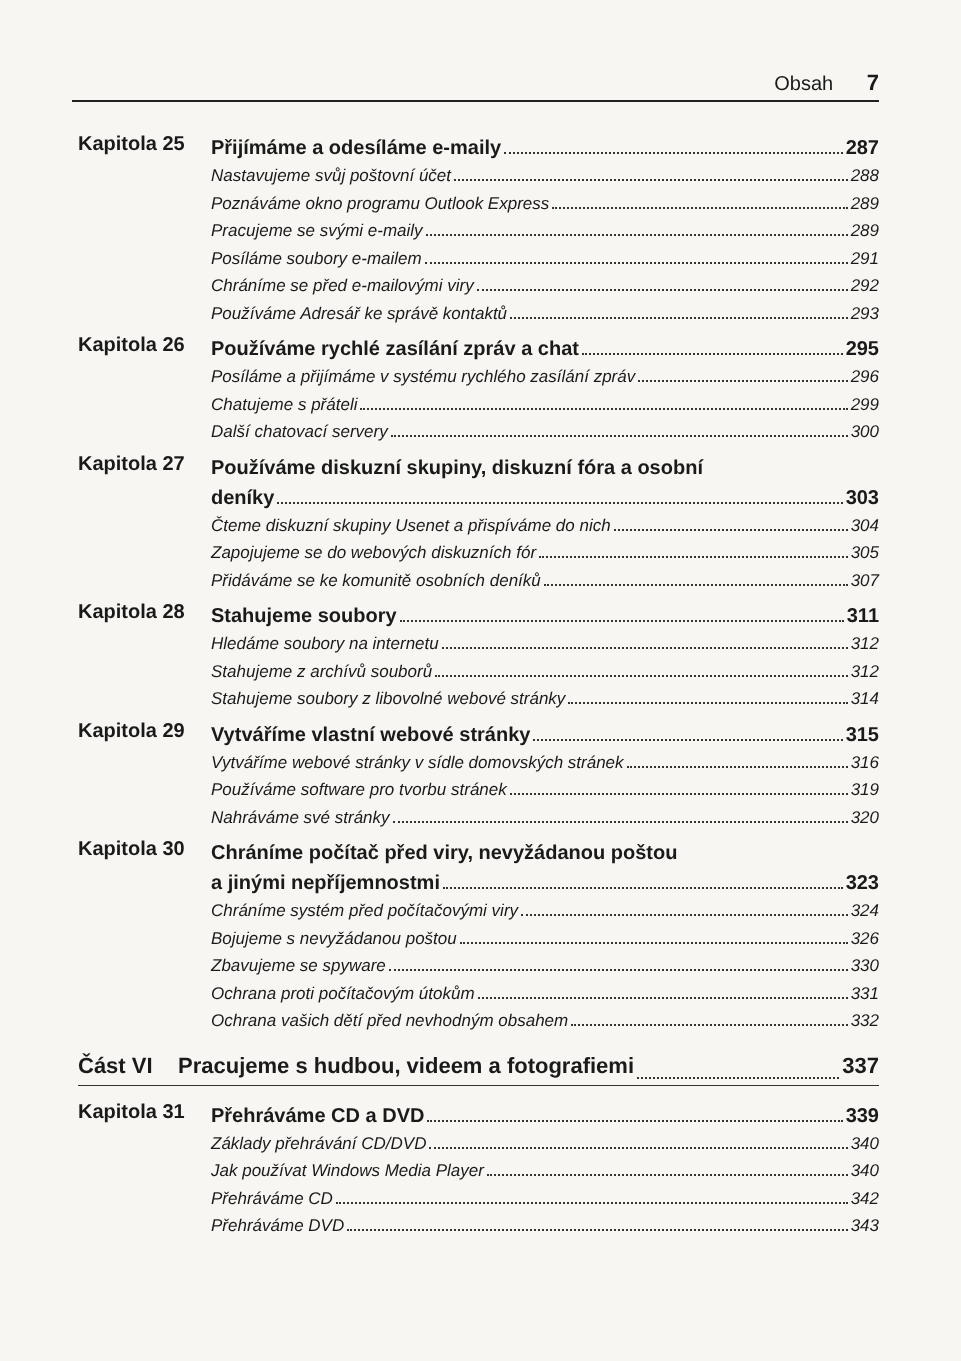Obsah 7
Kapitola 25
Přijímáme a odesíláme e-maily 287
Nastavujeme svůj poštovní účet 288
Poznáváme okno programu Outlook Express 289
Pracujeme se svými e-maily 289
Posíláme soubory e-mailem 291
Chráníme se před e-mailovými viry 292
Používáme Adresář ke správě kontaktů 293
Kapitola 26
Používáme rychlé zasílání zpráv a chat 295
Posíláme a přijímáme v systému rychlého zasílání zpráv 296
Chatujeme s přáteli 299
Další chatovací servery 300
Kapitola 27
Používáme diskuzní skupiny, diskuzní fóra a osobní
deníky 303
Čteme diskuzní skupiny Usenet a přispíváme do nich 304
Zapojujeme se do webových diskuzních fór 305
Přidáváme se ke komunitě osobních deníků 307
Kapitola 28
Stahujeme soubory 311
Hledáme soubory na internetu 312
Stahujeme z archívů souborů 312
Stahujeme soubory z libovolné webové stránky 314
Kapitola 29
Vytváříme vlastní webové stránky 315
Vytváříme webové stránky v sídle domovských stránek 316
Používáme software pro tvorbu stránek 319
Nahráváme své stránky 320
Kapitola 30
Chráníme počítač před viry, nevyžádanou poštou
a jinými nepříjemnostmi 323
Chráníme systém před počítačovými viry 324
Bojujeme s nevyžádanou poštou 326
Zbavujeme se spyware 330
Ochrana proti počítačovým útokům 331
Ochrana vašich dětí před nevhodným obsahem 332
Část VI Pracujeme s hudbou, videem a fotografiemi 337
Kapitola 31
Přehráváme CD a DVD 339
Základy přehrávání CD/DVD 340
Jak používat Windows Media Player 340
Přehráváme CD 342
Přehráváme DVD 343